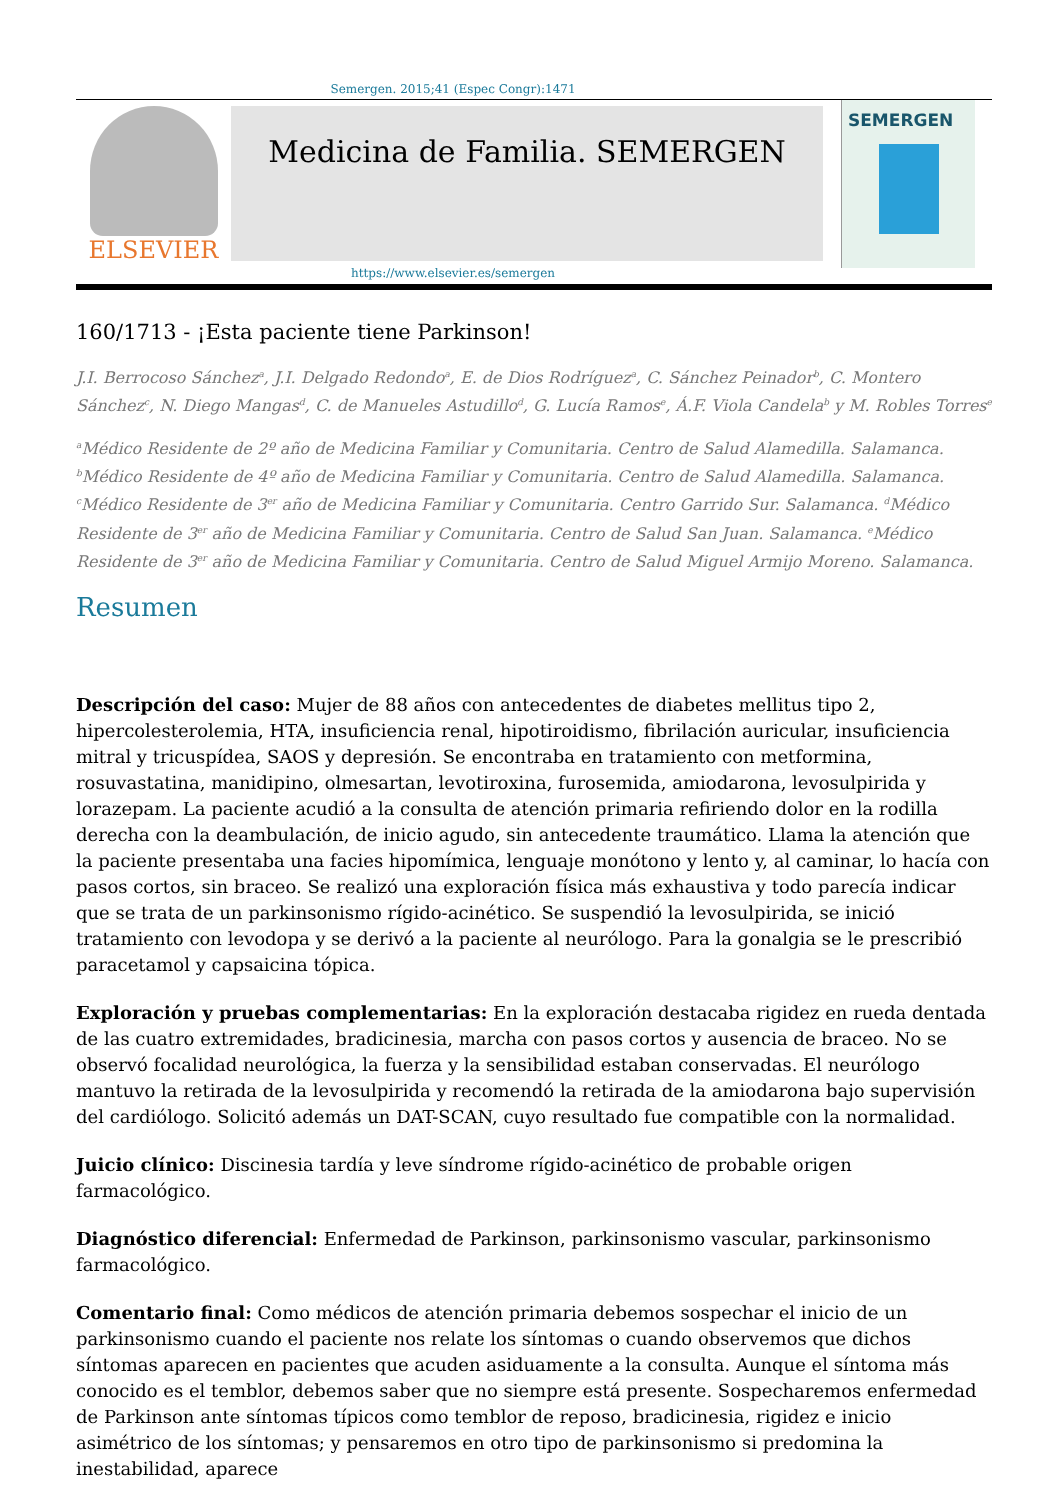Semergen. 2015;41 (Espec Congr):1471
ELSEVIER
Medicina de Familia. SEMERGEN
SEMERGEN
https://www.elsevier.es/semergen
160/1713 - ¡Esta paciente tiene Parkinson!
J.I. Berrocoso Sánchez<sup>a</sup>, J.I. Delgado Redondo<sup>a</sup>, E. de Dios Rodríguez<sup>a</sup>, C. Sánchez Peinador<sup>b</sup>, C. Montero Sánchez<sup>c</sup>, N. Diego Mangas<sup>d</sup>, C. de Manueles Astudillo<sup>d</sup>, G. Lucía Ramos<sup>e</sup>, Á.F. Viola Candela<sup>b</sup> y M. Robles Torres<sup>e</sup>
<sup>a</sup> Médico Residente de 2º año de Medicina Familiar y Comunitaria. Centro de Salud Alamedilla. Salamanca. <sup>b</sup>Médico Residente de 4º año de Medicina Familiar y Comunitaria. Centro de Salud Alamedilla. Salamanca. <sup>c</sup>Médico Residente de 3<sup>er</sup> año de Medicina Familiar y Comunitaria. Centro Garrido Sur. Salamanca. <sup>d</sup>Médico Residente de 3<sup>er</sup> año de Medicina Familiar y Comunitaria. Centro de Salud San Juan. Salamanca. <sup>e</sup>Médico Residente de 3<sup>er</sup> año de Medicina Familiar y Comunitaria. Centro de Salud Miguel Armijo Moreno. Salamanca.
Resumen
Descripción del caso: Mujer de 88 años con antecedentes de diabetes mellitus tipo 2, hipercolesterolemia, HTA, insuficiencia renal, hipotiroidismo, fibrilación auricular, insuficiencia mitral y tricuspídea, SAOS y depresión. Se encontraba en tratamiento con metformina, rosuvastatina, manidipino, olmesartan, levotiroxina, furosemida, amiodarona, levosulpirida y lorazepam. La paciente acudió a la consulta de atención primaria refiriendo dolor en la rodilla derecha con la deambulación, de inicio agudo, sin antecedente traumático. Llama la atención que la paciente presentaba una facies hipomímica, lenguaje monótono y lento y, al caminar, lo hacía con pasos cortos, sin braceo. Se realizó una exploración física más exhaustiva y todo parecía indicar que se trata de un parkinsonismo rígido-acinético. Se suspendió la levosulpirida, se inició tratamiento con levodopa y se derivó a la paciente al neurólogo. Para la gonalgia se le prescribió paracetamol y capsaicina tópica.
Exploración y pruebas complementarias: En la exploración destacaba rigidez en rueda dentada de las cuatro extremidades, bradicinesia, marcha con pasos cortos y ausencia de braceo. No se observó focalidad neurológica, la fuerza y la sensibilidad estaban conservadas. El neurólogo mantuvo la retirada de la levosulpirida y recomendó la retirada de la amiodarona bajo supervisión del cardiólogo. Solicitó además un DAT-SCAN, cuyo resultado fue compatible con la normalidad.
Juicio clínico: Discinesia tardía y leve síndrome rígido-acinético de probable origen farmacológico.
Diagnóstico diferencial: Enfermedad de Parkinson, parkinsonismo vascular, parkinsonismo farmacológico.
Comentario final: Como médicos de atención primaria debemos sospechar el inicio de un parkinsonismo cuando el paciente nos relate los síntomas o cuando observemos que dichos síntomas aparecen en pacientes que acuden asiduamente a la consulta. Aunque el síntoma más conocido es el temblor, debemos saber que no siempre está presente. Sospecharemos enfermedad de Parkinson ante síntomas típicos como temblor de reposo, bradicinesia, rigidez e inicio asimétrico de los síntomas; y pensaremos en otro tipo de parkinsonismo si predomina la inestabilidad, aparece